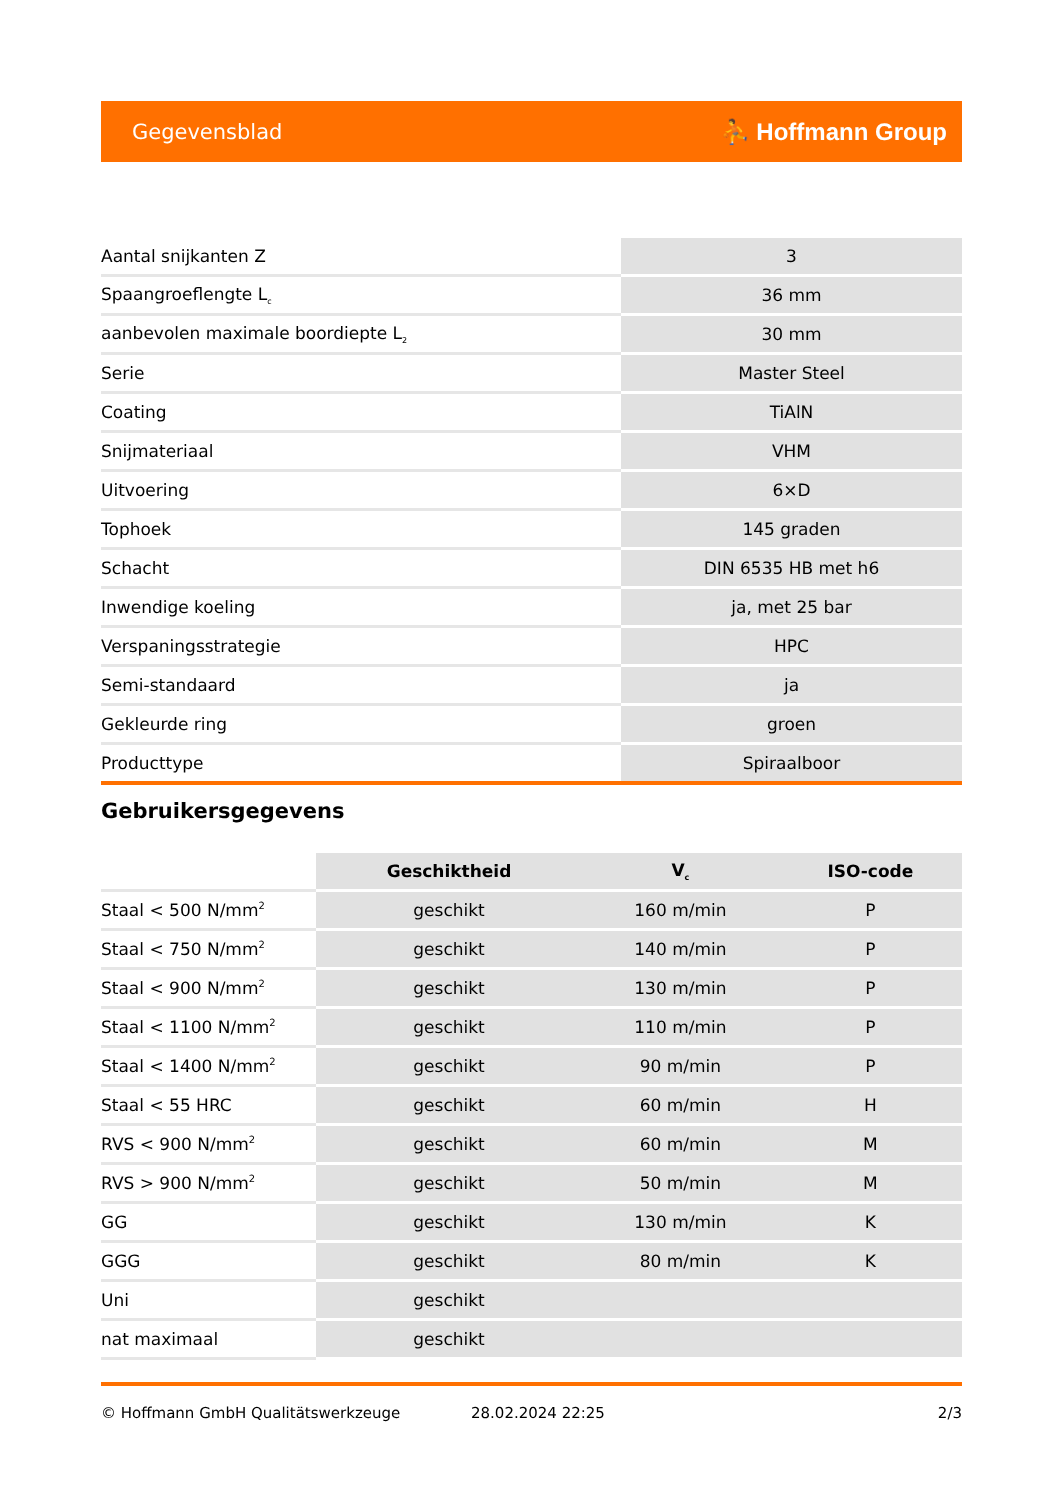Gegevensblad ⛹ Hoffmann Group
| Aantal snijkanten Z | 3 |
| Spaangroeflengte L<sub>c</sub> | 36 mm |
| aanbevolen maximale boordiepte L<sub>2</sub> | 30 mm |
| Serie | Master Steel |
| Coating | TiAlN |
| Snijmateriaal | VHM |
| Uitvoering | 6×D |
| Tophoek | 145 graden |
| Schacht | DIN 6535 HB met h6 |
| Inwendige koeling | ja, met 25 bar |
| Verspaningsstrategie | HPC |
| Semi-standaard | ja |
| Gekleurde ring | groen |
| Producttype | Spiraalboor |
Gebruikersgegevens
| | Geschiktheid | V<sub>c</sub> | ISO-code |
| --- | --- | --- | --- |
| Staal < 500 N/mm<sup>2</sup> | geschikt | 160 m/min | P |
| Staal < 750 N/mm<sup>2</sup> | geschikt | 140 m/min | P |
| Staal < 900 N/mm<sup>2</sup> | geschikt | 130 m/min | P |
| Staal < 1100 N/mm<sup>2</sup> | geschikt | 110 m/min | P |
| Staal < 1400 N/mm<sup>2</sup> | geschikt | 90 m/min | P |
| Staal < 55 HRC | geschikt | 60 m/min | H |
| RVS < 900 N/mm<sup>2</sup> | geschikt | 60 m/min | M |
| RVS > 900 N/mm<sup>2</sup> | geschikt | 50 m/min | M |
| GG | geschikt | 130 m/min | K |
| GGG | geschikt | 80 m/min | K |
| Uni | geschikt | | |
| nat maximaal | geschikt | | |
© Hoffmann GmbH Qualitätswerkzeuge 28.02.2024 22:25 2/3